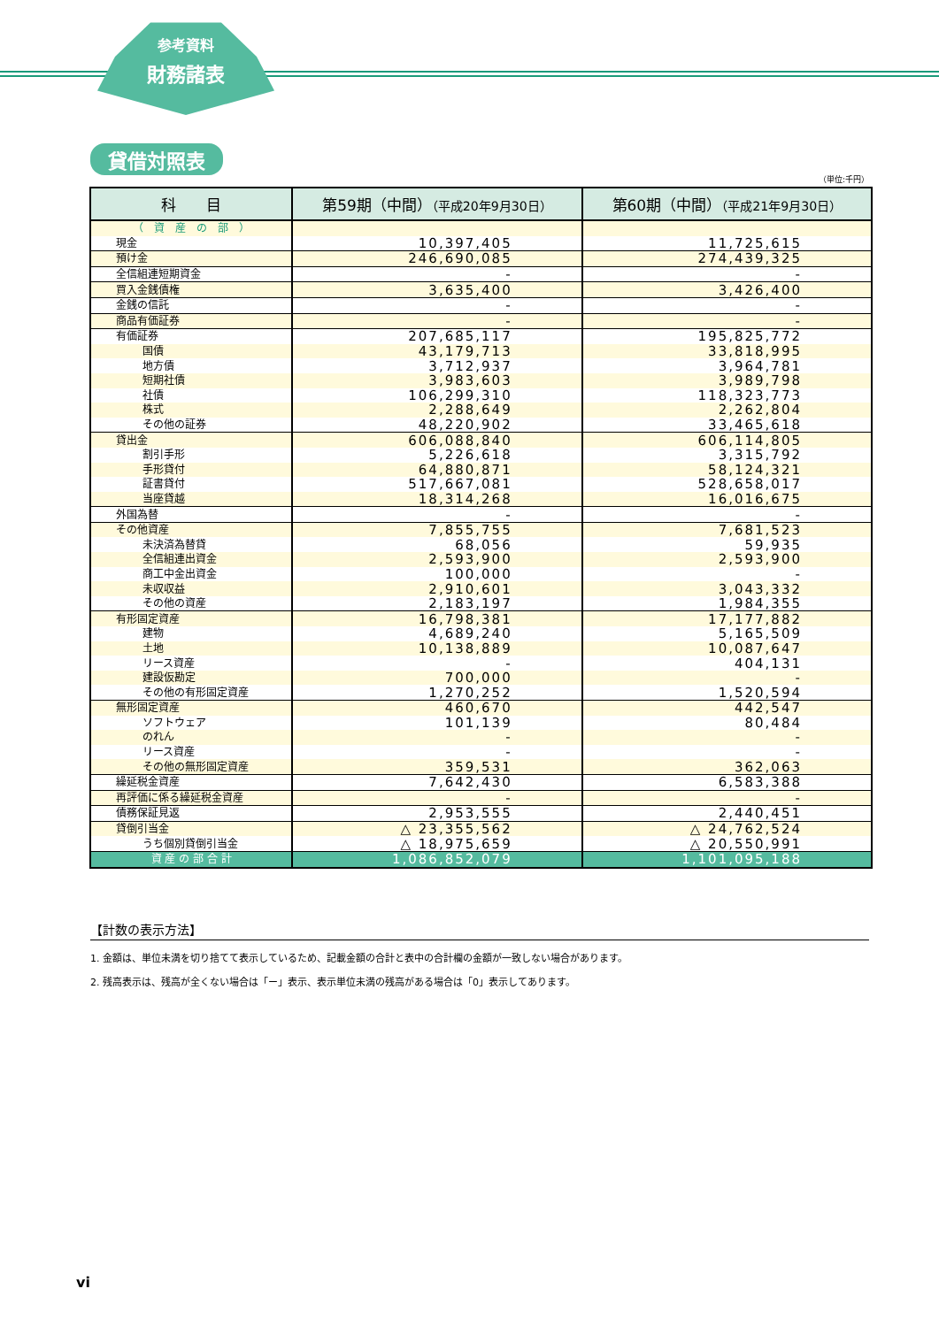参考資料
財務諸表
貸借対照表
（単位:千円）
| 科 目 | 第59期（中間） （平成20年9月30日） | 第60期（中間） （平成21年9月30日） |
| --- | --- | --- |
| （ 資 産 の 部 ） | | |
| 現金 | 10,397,405 | 11,725,615 |
| 預け金 | 246,690,085 | 274,439,325 |
| 全信組連短期資金 | - | - |
| 買入金銭債権 | 3,635,400 | 3,426,400 |
| 金銭の信託 | - | - |
| 商品有価証券 | - | - |
| 有価証券 | 207,685,117 | 195,825,772 |
| 国債 | 43,179,713 | 33,818,995 |
| 地方債 | 3,712,937 | 3,964,781 |
| 短期社債 | 3,983,603 | 3,989,798 |
| 社債 | 106,299,310 | 118,323,773 |
| 株式 | 2,288,649 | 2,262,804 |
| その他の証券 | 48,220,902 | 33,465,618 |
| 貸出金 | 606,088,840 | 606,114,805 |
| 割引手形 | 5,226,618 | 3,315,792 |
| 手形貸付 | 64,880,871 | 58,124,321 |
| 証書貸付 | 517,667,081 | 528,658,017 |
| 当座貸越 | 18,314,268 | 16,016,675 |
| 外国為替 | - | - |
| その他資産 | 7,855,755 | 7,681,523 |
| 未決済為替貸 | 68,056 | 59,935 |
| 全信組連出資金 | 2,593,900 | 2,593,900 |
| 商工中金出資金 | 100,000 | - |
| 未収収益 | 2,910,601 | 3,043,332 |
| その他の資産 | 2,183,197 | 1,984,355 |
| 有形固定資産 | 16,798,381 | 17,177,882 |
| 建物 | 4,689,240 | 5,165,509 |
| 土地 | 10,138,889 | 10,087,647 |
| リース資産 | - | 404,131 |
| 建設仮勘定 | 700,000 | - |
| その他の有形固定資産 | 1,270,252 | 1,520,594 |
| 無形固定資産 | 460,670 | 442,547 |
| ソフトウェア | 101,139 | 80,484 |
| のれん | - | - |
| リース資産 | - | - |
| その他の無形固定資産 | 359,531 | 362,063 |
| 繰延税金資産 | 7,642,430 | 6,583,388 |
| 再評価に係る繰延税金資産 | - | - |
| 債務保証見返 | 2,953,555 | 2,440,451 |
| 貸倒引当金 | △ 23,355,562 | △ 24,762,524 |
| うち個別貸倒引当金 | △ 18,975,659 | △ 20,550,991 |
| 資 産 の 部 合 計 | 1,086,852,079 | 1,101,095,188 |
【計数の表示方法】
1. 金額は、単位未満を切り捨てて表示しているため、記載金額の合計と表中の合計欄の金額が一致しない場合があります。
2. 残高表示は、残高が全くない場合は「ー」表示、表示単位未満の残高がある場合は「0」表示してあります。
vi